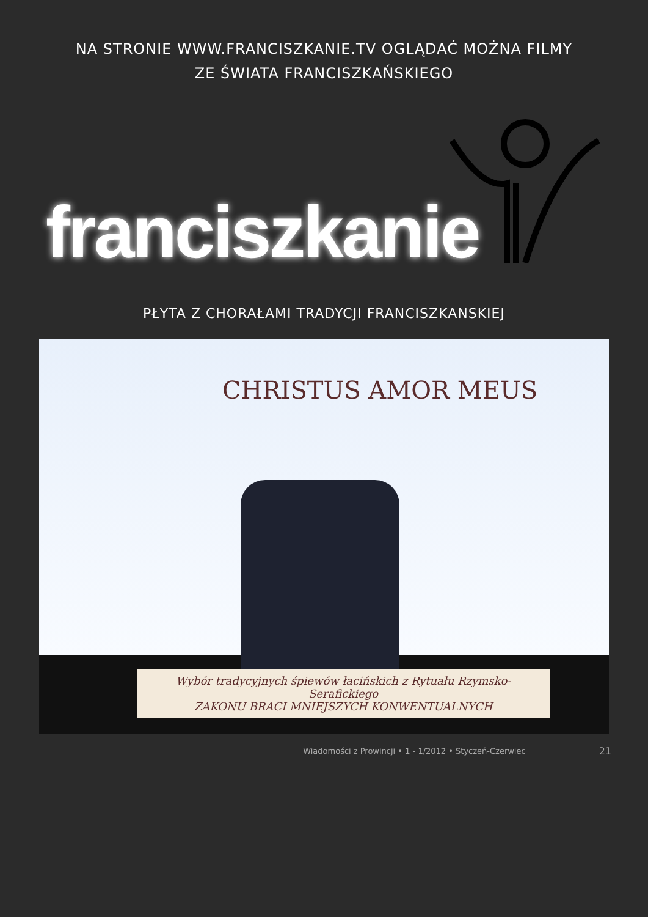NA STRONIE WWW.FRANCISZKANIE.TV OGLĄDAĆ MOŻNA FILMY
ZE ŚWIATA FRANCISZKAŃSKIEGO
franciszkanie
PŁYTA Z CHORAŁAMI TRADYCJI FRANCISZKANSKIEJ
CHRISTUS AMOR MEUS
Wybór tradycyjnych śpiewów łacińskich z Rytuału Rzymsko-Serafickiego
ZAKONU BRACI MNIEJSZYCH KONWENTUALNYCH
Wiadomości z Prowincji • 1 - 1/2012 • Styczeń-Czerwiec 21